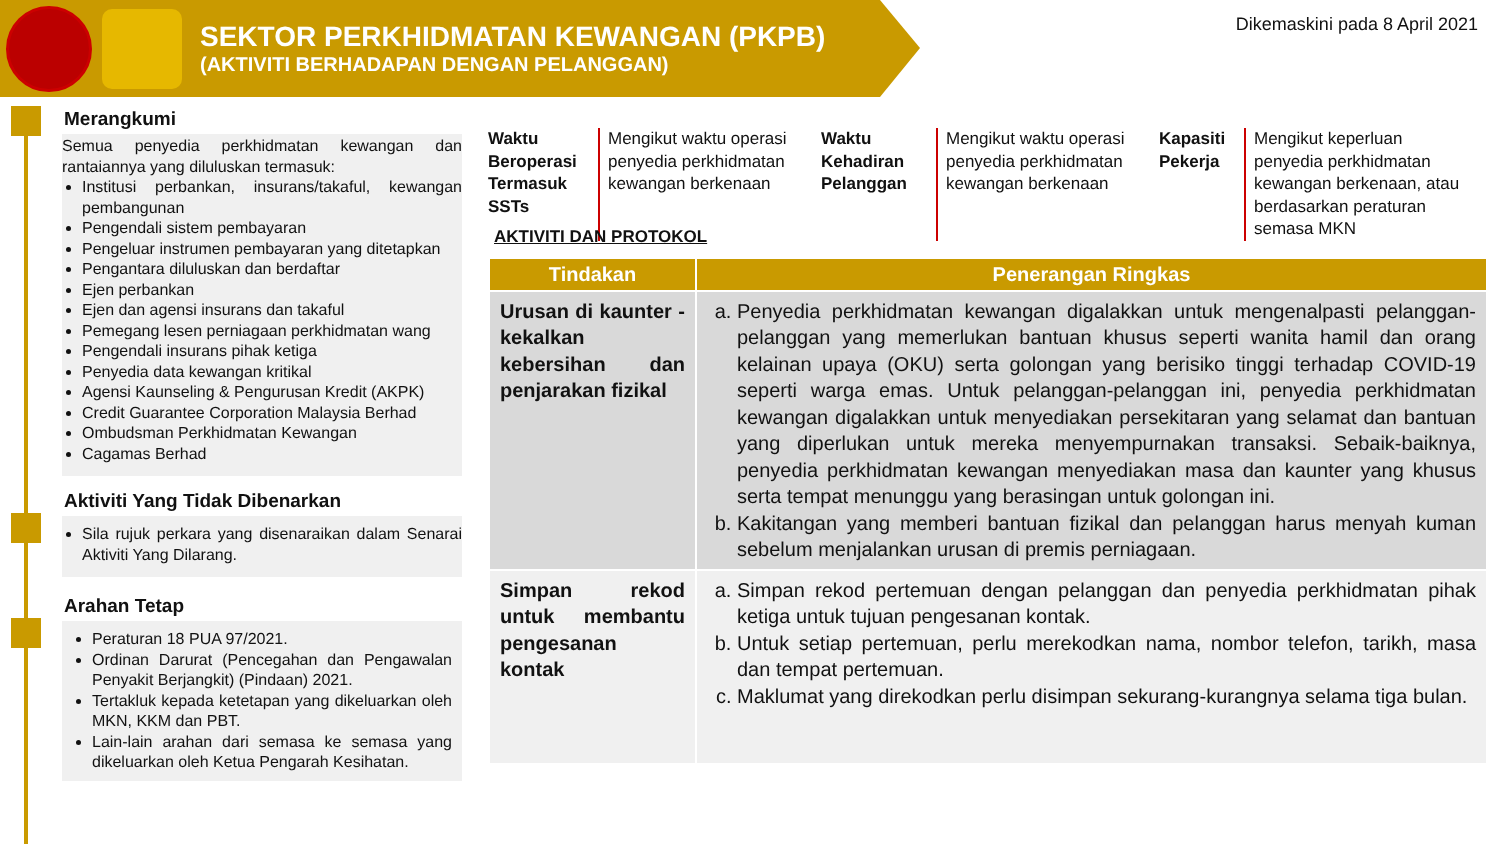SEKTOR PERKHIDMATAN KEWANGAN (PKPB)
(AKTIVITI BERHADAPAN DENGAN PELANGGAN)
Dikemaskini pada 8 April 2021
Merangkumi
Semua penyedia perkhidmatan kewangan dan rantaiannya yang diluluskan termasuk:
Institusi perbankan, insurans/takaful, kewangan pembangunan
Pengendali sistem pembayaran
Pengeluar instrumen pembayaran yang ditetapkan
Pengantara diluluskan dan berdaftar
Ejen perbankan
Ejen dan agensi insurans dan takaful
Pemegang lesen perniagaan perkhidmatan wang
Pengendali insurans pihak ketiga
Penyedia data kewangan kritikal
Agensi Kaunseling & Pengurusan Kredit (AKPK)
Credit Guarantee Corporation Malaysia Berhad
Ombudsman Perkhidmatan Kewangan
Cagamas Berhad
Aktiviti Yang Tidak Dibenarkan
Sila rujuk perkara yang disenaraikan dalam Senarai Aktiviti Yang Dilarang.
Arahan Tetap
Peraturan 18 PUA 97/2021.
Ordinan Darurat (Pencegahan dan Pengawalan Penyakit Berjangkit) (Pindaan) 2021.
Tertakluk kepada ketetapan yang dikeluarkan oleh MKN, KKM dan PBT.
Lain-lain arahan dari semasa ke semasa yang dikeluarkan oleh Ketua Pengarah Kesihatan.
Waktu Beroperasi Termasuk SSTs
Mengikut waktu operasi penyedia perkhidmatan kewangan berkenaan
Waktu Kehadiran Pelanggan
Mengikut waktu operasi penyedia perkhidmatan kewangan berkenaan
Kapasiti Pekerja
Mengikut keperluan penyedia perkhidmatan kewangan berkenaan, atau berdasarkan peraturan semasa MKN
AKTIVITI DAN PROTOKOL
| Tindakan | Penerangan Ringkas |
| --- | --- |
| Urusan di kaunter - kekalkan kebersihan dan penjarakan fizikal | a. Penyedia perkhidmatan kewangan digalakkan untuk mengenalpasti pelanggan-pelanggan yang memerlukan bantuan khusus seperti wanita hamil dan orang kelainan upaya (OKU) serta golongan yang berisiko tinggi terhadap COVID-19 seperti warga emas. Untuk pelanggan-pelanggan ini, penyedia perkhidmatan kewangan digalakkan untuk menyediakan persekitaran yang selamat dan bantuan yang diperlukan untuk mereka menyempurnakan transaksi. Sebaik-baiknya, penyedia perkhidmatan kewangan menyediakan masa dan kaunter yang khusus serta tempat menunggu yang berasingan untuk golongan ini. b. Kakitangan yang memberi bantuan fizikal dan pelanggan harus menyah kuman sebelum menjalankan urusan di premis perniagaan. |
| Simpan rekod untuk membantu pengesanan kontak | a. Simpan rekod pertemuan dengan pelanggan dan penyedia perkhidmatan pihak ketiga untuk tujuan pengesanan kontak. b. Untuk setiap pertemuan, perlu merekodkan nama, nombor telefon, tarikh, masa dan tempat pertemuan. c. Maklumat yang direkodkan perlu disimpan sekurang-kurangnya selama tiga bulan. |